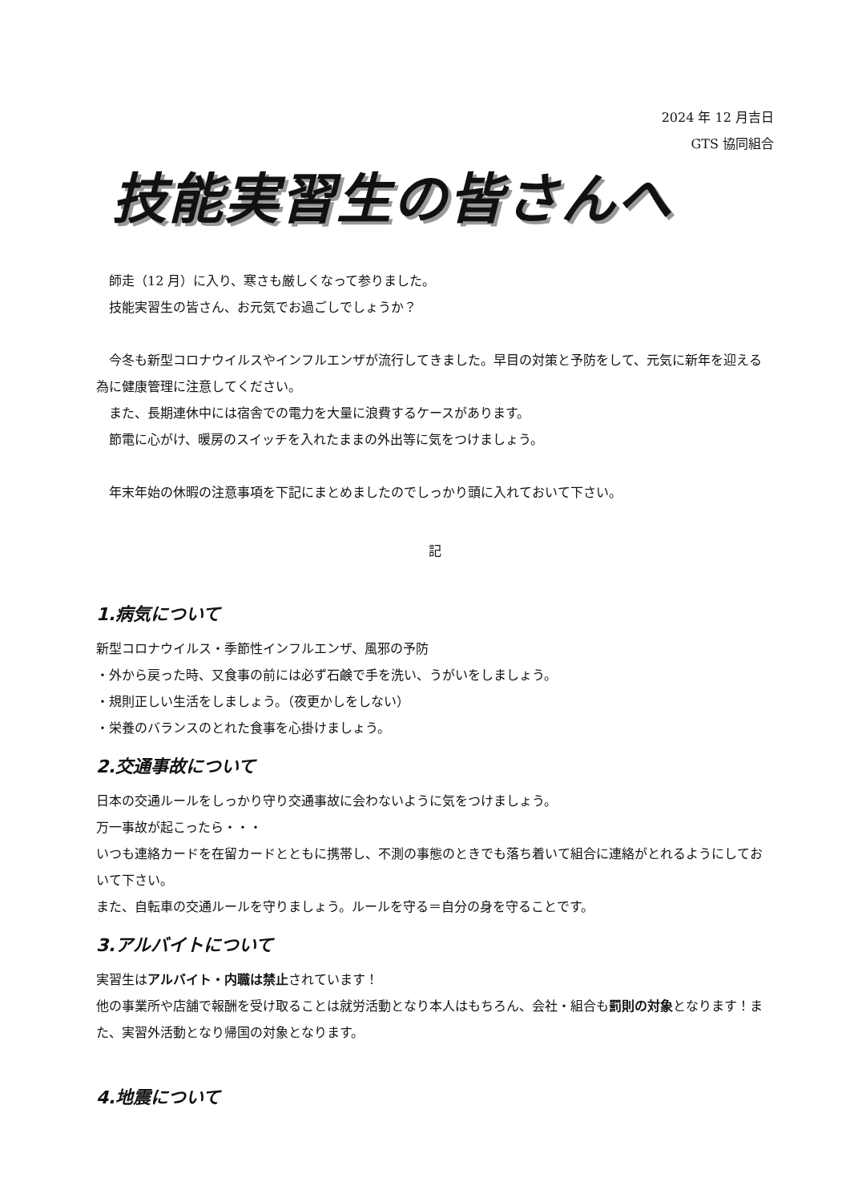2024 年 12 月吉日
GTS 協同組合
技能実習生の皆さんへ
師走（12 月）に入り、寒さも厳しくなって参りました。
技能実習生の皆さん、お元気でお過ごしでしょうか？
今冬も新型コロナウイルスやインフルエンザが流行してきました。早目の対策と予防をして、元気に新年を迎える為に健康管理に注意してください。
また、長期連休中には宿舎での電力を大量に浪費するケースがあります。
節電に心がけ、暖房のスイッチを入れたままの外出等に気をつけましょう。
年末年始の休暇の注意事項を下記にまとめましたのでしっかり頭に入れておいて下さい。
記
1.病気について
新型コロナウイルス・季節性インフルエンザ、風邪の予防
・外から戻った時、又食事の前には必ず石鹸で手を洗い、うがいをしましょう。
・規則正しい生活をしましょう。（夜更かしをしない）
・栄養のバランスのとれた食事を心掛けましょう。
2.交通事故について
日本の交通ルールをしっかり守り交通事故に会わないように気をつけましょう。
万一事故が起こったら・・・
いつも連絡カードを在留カードとともに携帯し、不測の事態のときでも落ち着いて組合に連絡がとれるようにしておいて下さい。
また、自転車の交通ルールを守りましょう。ルールを守る＝自分の身を守ることです。
3.アルバイトについて
実習生はアルバイト・内職は禁止されています！
他の事業所や店舗で報酬を受け取ることは就労活動となり本人はもちろん、会社・組合も罰則の対象となります！また、実習外活動となり帰国の対象となります。
4.地震について